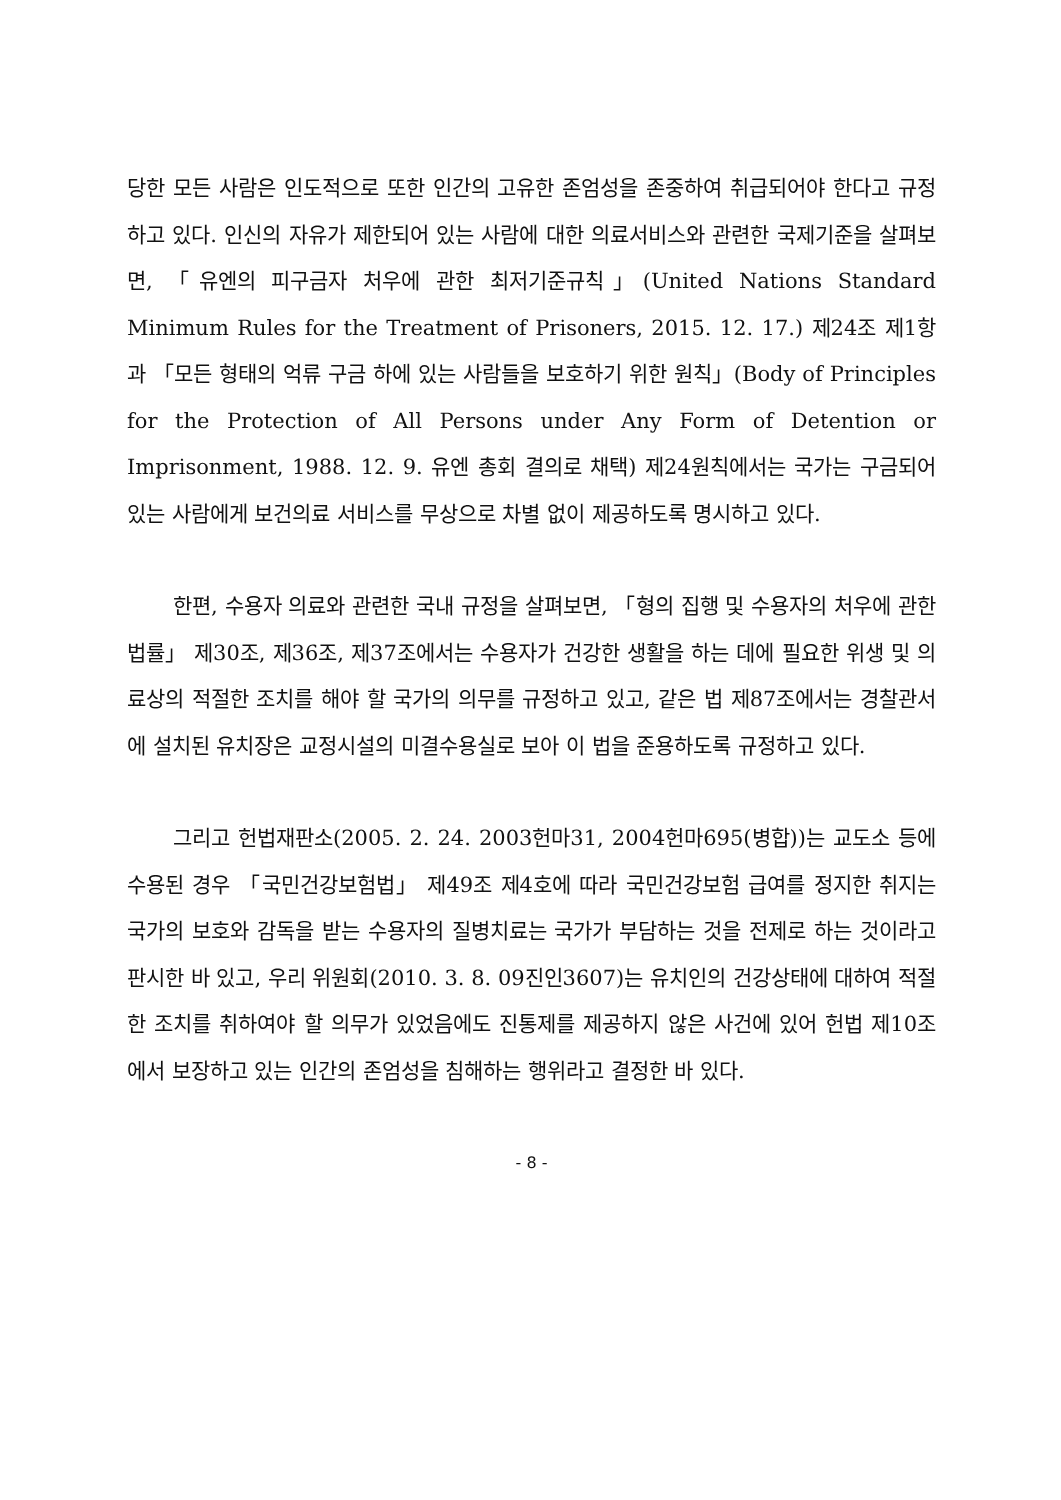당한 모든 사람은 인도적으로 또한 인간의 고유한 존엄성을 존중하여 취급되어야 한다고 규정하고 있다. 인신의 자유가 제한되어 있는 사람에 대한 의료서비스와 관련한 국제기준을 살펴보면, 「유엔의 피구금자 처우에 관한 최저기준규칙」(United Nations Standard Minimum Rules for the Treatment of Prisoners, 2015. 12. 17.) 제24조 제1항과 「모든 형태의 억류 구금 하에 있는 사람들을 보호하기 위한 원칙」(Body of Principles for the Protection of All Persons under Any Form of Detention or Imprisonment, 1988. 12. 9. 유엔 총회 결의로 채택) 제24원칙에서는 국가는 구금되어 있는 사람에게 보건의료 서비스를 무상으로 차별 없이 제공하도록 명시하고 있다.
한편, 수용자 의료와 관련한 국내 규정을 살펴보면, 「형의 집행 및 수용자의 처우에 관한 법률」 제30조, 제36조, 제37조에서는 수용자가 건강한 생활을 하는 데에 필요한 위생 및 의료상의 적절한 조치를 해야 할 국가의 의무를 규정하고 있고, 같은 법 제87조에서는 경찰관서에 설치된 유치장은 교정시설의 미결수용실로 보아 이 법을 준용하도록 규정하고 있다.
그리고 헌법재판소(2005. 2. 24. 2003헌마31, 2004헌마695(병합))는 교도소 등에 수용된 경우 「국민건강보험법」 제49조 제4호에 따라 국민건강보험 급여를 정지한 취지는 국가의 보호와 감독을 받는 수용자의 질병치료는 국가가 부담하는 것을 전제로 하는 것이라고 판시한 바 있고, 우리 위원회(2010. 3. 8. 09진인3607)는 유치인의 건강상태에 대하여 적절한 조치를 취하여야 할 의무가 있었음에도 진통제를 제공하지 않은 사건에 있어 헌법 제10조에서 보장하고 있는 인간의 존엄성을 침해하는 행위라고 결정한 바 있다.
- 8 -